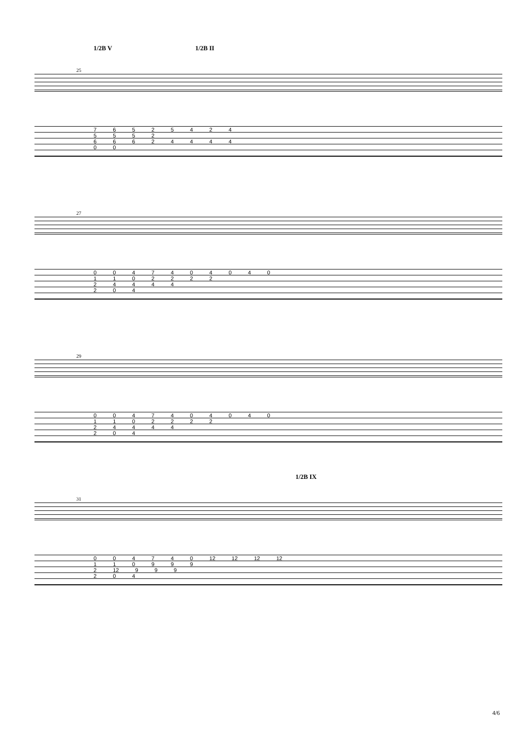1/2B V 1/2B II
25
7 6 5 2 5 4 2 4
5 5 5 2
6 6 6 2 4 4 4 4
0 0
27
0 0 4 7 4 0 4 0 4 0
1 1 0 2 2 2 2
2 4 4 4 4
2 0 4
29
0 0 4 7 4 0 4 0 4 0
1 1 0 2 2 2 2
2 4 4 4 4
2 0 4
1/2B IX
31
0 0 4 7 4 0 12 12 12 12
1 1 0 9 9 9
2 12 9 9 9
2 0 4
4/6